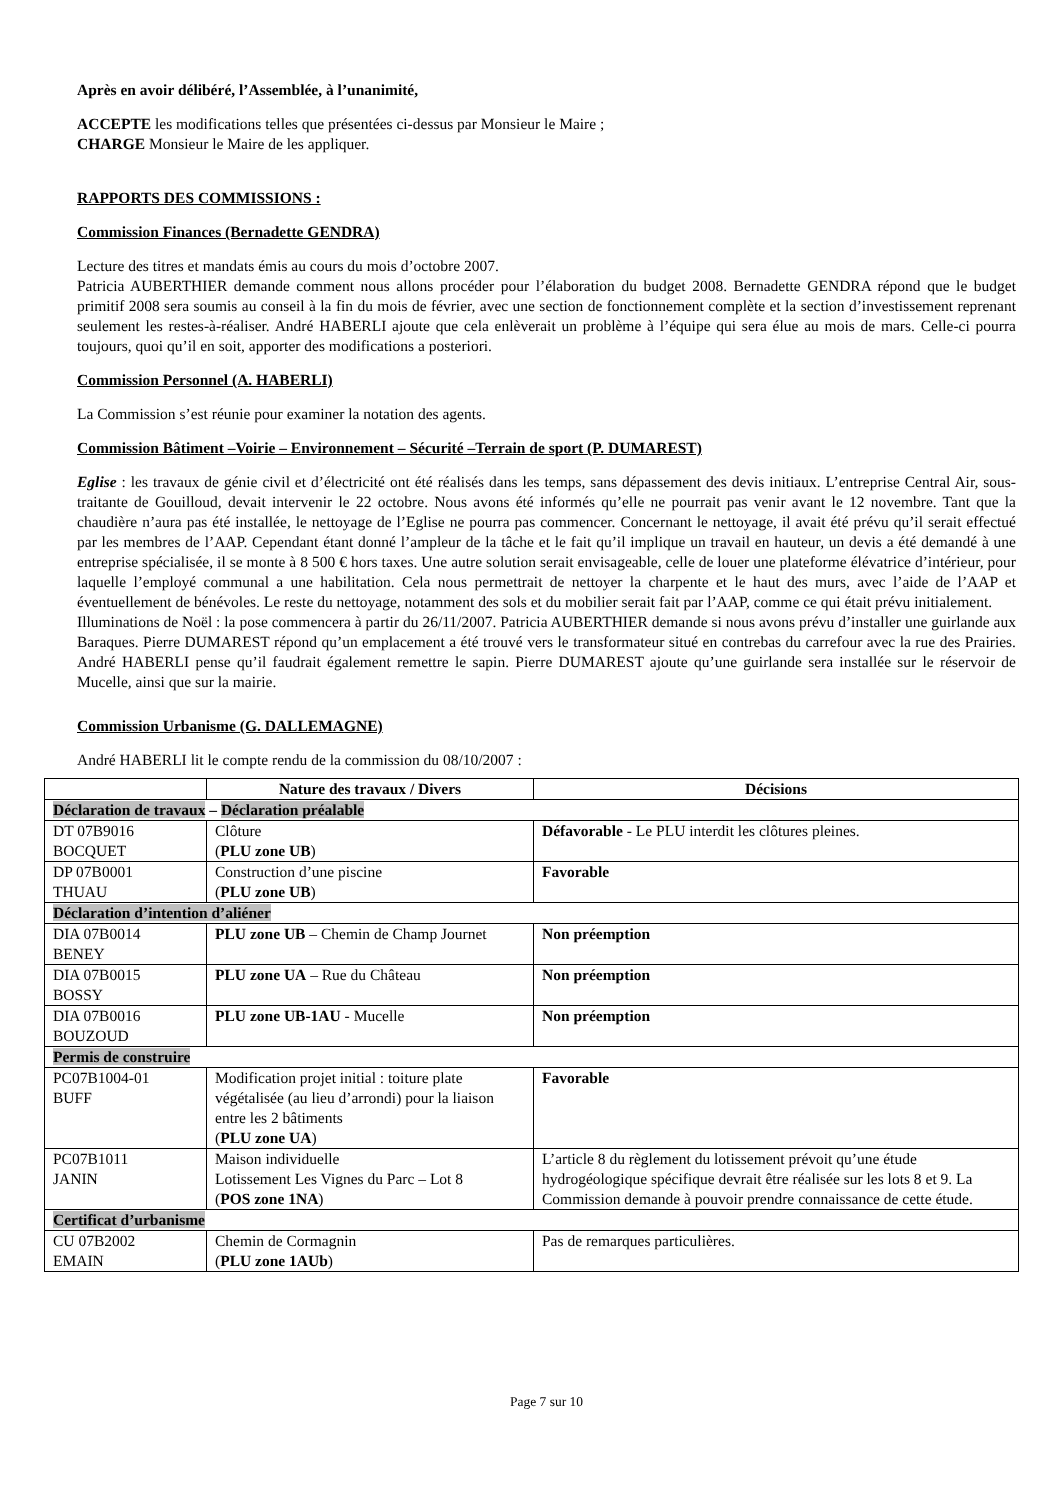Après en avoir délibéré, l’Assemblée, à l’unanimité,
ACCEPTE les modifications telles que présentées ci-dessus par Monsieur le Maire ;
CHARGE Monsieur le Maire de les appliquer.
RAPPORTS DES COMMISSIONS :
Commission Finances (Bernadette GENDRA)
Lecture des titres et mandats émis au cours du mois d’octobre 2007.
Patricia AUBERTHIER demande comment nous allons procéder pour l’élaboration du budget 2008. Bernadette GENDRA répond que le budget primitif 2008 sera soumis au conseil à la fin du mois de février, avec une section de fonctionnement complète et la section d’investissement reprenant seulement les restes-à-réaliser. André HABERLI ajoute que cela enlèverait un problème à l’équipe qui sera élue au mois de mars. Celle-ci pourra toujours, quoi qu’il en soit, apporter des modifications a posteriori.
Commission Personnel (A. HABERLI)
La Commission s’est réunie pour examiner la notation des agents.
Commission Bâtiment –Voirie – Environnement – Sécurité –Terrain de sport (P. DUMAREST)
Eglise : les travaux de génie civil et d’électricité ont été réalisés dans les temps, sans dépassement des devis initiaux. L’entreprise Central Air, sous-traitante de Gouilloud, devait intervenir le 22 octobre. Nous avons été informés qu’elle ne pourrait pas venir avant le 12 novembre. Tant que la chaudière n’aura pas été installée, le nettoyage de l’Eglise ne pourra pas commencer. Concernant le nettoyage, il avait été prévu qu’il serait effectué par les membres de l’AAP. Cependant étant donné l’ampleur de la tâche et le fait qu’il implique un travail en hauteur, un devis a été demandé à une entreprise spécialisée, il se monte à 8 500 € hors taxes. Une autre solution serait envisageable, celle de louer une plateforme élévatrice d’intérieur, pour laquelle l’employé communal a une habilitation. Cela nous permettrait de nettoyer la charpente et le haut des murs, avec l’aide de l’AAP et éventuellement de bénévoles. Le reste du nettoyage, notamment des sols et du mobilier serait fait par l’AAP, comme ce qui était prévu initialement.
Illuminations de Noël : la pose commencera à partir du 26/11/2007. Patricia AUBERTHIER demande si nous avons prévu d’installer une guirlande aux Baraques. Pierre DUMAREST répond qu’un emplacement a été trouvé vers le transformateur situé en contrebas du carrefour avec la rue des Prairies. André HABERLI pense qu’il faudrait également remettre le sapin. Pierre DUMAREST ajoute qu’une guirlande sera installée sur le réservoir de Mucelle, ainsi que sur la mairie.
Commission Urbanisme (G. DALLEMAGNE)
André HABERLI lit le compte rendu de la commission du 08/10/2007 :
| | Nature des travaux / Divers | Décisions |
| --- | --- | --- |
| Déclaration de travaux – Déclaration préalable | | |
| DT 07B9016 BOCQUET | Clôture ( PLU zone UB ) | Défavorable - Le PLU interdit les clôtures pleines. |
| DP 07B0001 THUAU | Construction d’une piscine ( PLU zone UB ) | Favorable |
| Déclaration d’intention d’aliéner | | |
| DIA 07B0014 BENEY | PLU zone UB – Chemin de Champ Journet | Non préemption |
| DIA 07B0015 BOSSY | PLU zone UA – Rue du Château | Non préemption |
| DIA 07B0016 BOUZOUD | PLU zone UB-1AU - Mucelle | Non préemption |
| Permis de construire | | |
| PC07B1004-01 BUFF | Modification projet initial : toiture plate végétalisée (au lieu d’arrondi) pour la liaison entre les 2 bâtiments ( PLU zone UA ) | Favorable |
| PC07B1011 JANIN | Maison individuelle Lotissement Les Vignes du Parc – Lot 8 ( POS zone 1NA ) | L’article 8 du règlement du lotissement prévoit qu’une étude hydrogéologique spécifique devrait être réalisée sur les lots 8 et 9. La Commission demande à pouvoir prendre connaissance de cette étude. |
| Certificat d’urbanisme | | |
| CU 07B2002 EMAIN | Chemin de Cormagnin ( PLU zone 1AUb ) | Pas de remarques particulières. |
Page 7 sur 10